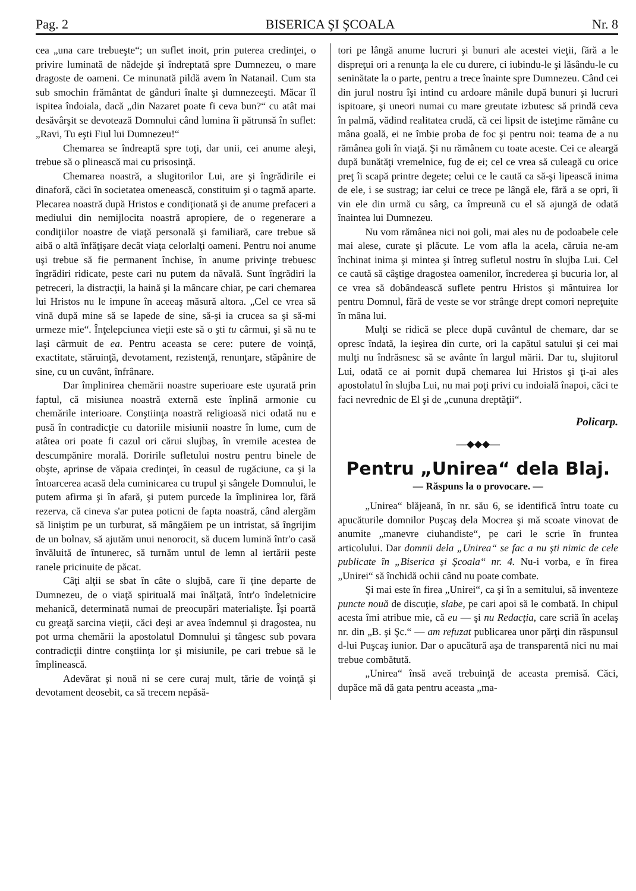Pag. 2 BISERICA ŞI ŞCOALA Nr. 8
cea „una care trebueşte“; un suflet inoit, prin puterea credinţei, o privire luminată de nădejde şi îndreptată spre Dumnezeu, o mare dragoste de oameni. Ce minunată pildă avem în Natanail. Cum sta sub smochin frământat de gânduri înalte şi dumnezeeşti. Măcar îl ispitea îndoiala, dacă „din Nazaret poate fi ceva bun?“ cu atât mai desăvârşit se devotează Domnului când lumina îi pătrunsă în suflet: „Ravi, Tu eşti Fiul lui Dumnezeu!“
Chemarea se îndreaptă spre toţi, dar unii, cei anume aleşi, trebue să o plinească mai cu prisosinţă.
Chemarea noastră, a slugitorilor Lui, are şi îngrădirile ei dinaforă, căci în societatea omenească, constituim şi o tagmă aparte. Plecarea noastră după Hristos e condiţionată şi de anume prefaceri a mediului din nemijlocita noastră apropiere, de o regenerare a condiţiilor noastre de viaţă personală şi familiară, care trebue să aibă o altă înfăţişare decât viaţa celorlalţi oameni. Pentru noi anume uşi trebue să fie permanent închise, în anume privinţe trebuesc îngrădiri ridicate, peste cari nu putem da năvală. Sunt îngrădiri la petreceri, la distracţii, la haină şi la mâncare chiar, pe cari chemarea lui Hristos nu le impune în aceeaş măsură altora. „Cel ce vrea să vină după mine să se lapede de sine, să-şi ia crucea sa şi să-mi urmeze mie“. Înţelepciunea vieţii este să o şti tu cârmui, şi să nu te laşi cârmuit de ea. Pentru aceasta se cere: putere de voinţă, exactitate, stăruinţă, devotament, rezistenţă, renunţare, stăpânire de sine, cu un cuvânt, înfrânare.
Dar împlinirea chemării noastre superioare este uşurată prin faptul, că misiunea noastră externă este înplină armonie cu chemările interioare. Conştiinţa noastră religioasă nici odată nu e pusă în contradicţie cu datoriile misiunii noastre în lume, cum de atâtea ori poate fi cazul ori cărui slujbaş, în vremile acestea de descumpănire morală. Doririle sufletului nostru pentru binele de obşte, aprinse de văpaia credinţei, în ceasul de rugăciune, ca şi la întoarcerea acasă dela cuminicarea cu trupul şi sângele Domnului, le putem afirma şi în afară, şi putem purcede la împlinirea lor, fără rezerva, că cineva s'ar putea poticni de fapta noastră, când alergăm să liniştim pe un turburat, să mângăiem pe un intristat, să îngrijim de un bolnav, să ajutăm unui nenorocit, să ducem lumină într'o casă învăluită de întunerec, să turnăm untul de lemn al iertării peste ranele pricinuite de păcat.
Câţi alţii se sbat în câte o slujbă, care îi ţine departe de Dumnezeu, de o viaţă spirituală mai înălţată, într'o îndeletnicire mehanică, determinată numai de preocupări materialişte. Îşi poartă cu greaţă sarcina vieţii, căci deşi ar avea îndemnul şi dragostea, nu pot urma chemării la apostolatul Domnului şi tângesc sub povara contradicţii dintre conştiinţa lor şi misiunile, pe cari trebue să le împlinească.
Adevărat şi nouă ni se cere curaj mult, tărie de voinţă şi devotament deosebit, ca să trecem nepăsă-
tori pe lângă anume lucruri şi bunuri ale acestei vieţii, fără a le dispreţui ori a renunţa la ele cu durere, ci iubindu-le şi lăsându-le cu seninătate la o parte, pentru a trece înainte spre Dumnezeu. Când cei din jurul nostru îşi intind cu ardoare mânile după bunuri şi lucruri ispitoare, şi uneori numai cu mare greutate izbutesc să prindă ceva în palmă, vădind realitatea crudă, că cei lipsit de isteţime rămâne cu mâna goală, ei ne îmbie proba de foc şi pentru noi: teama de a nu rămânea goli în viaţă. Şi nu rămânem cu toate aceste. Cei ce aleargă după bunătăţi vremelnice, fug de ei; cel ce vrea să culeagă cu orice preţ îi scapă printre degete; celui ce le caută ca să-şi lipească inima de ele, i se sustrag; iar celui ce trece pe lângă ele, fără a se opri, îi vin ele din urmă cu sârg, ca împreună cu el să ajungă de odată înaintea lui Dumnezeu.
Nu vom rămânea nici noi goli, mai ales nu de podoabele cele mai alese, curate şi plăcute. Le vom afla la acela, căruia ne-am închinat inima şi mintea şi întreg sufletul nostru în slujba Lui. Cel ce caută să câştige dragostea oamenilor, încrederea şi bucuria lor, al ce vrea să dobândească suflete pentru Hristos şi mântuirea lor pentru Domnul, fără de veste se vor strânge drept comori nepreţuite în mâna lui.
Mulţi se ridică se plece după cuvântul de chemare, dar se opresc îndată, la ieşirea din curte, ori la capătul satului şi cei mai mulţi nu îndrăsnesc să se avânte în largul mării. Dar tu, slujitorul Lui, odată ce ai pornit după chemarea lui Hristos şi ţi-ai ales apostolatul în slujba Lui, nu mai poţi privi cu indoială înapoi, căci te faci nevrednic de El şi de „cununa dreptăţii“.
Policarp.
—◆◆◆—
Pentru „Unirea“ dela Blaj.
— Răspuns la o provocare. —
„Unirea“ blăjeană, în nr. său 6, se identifică întru toate cu apucăturile domnilor Puşcaş dela Mocrea şi mă scoate vinovat de anumite „manevre ciuhandiste“, pe cari le scrie în fruntea articolului. Dar domnii dela „Unirea“ se fac a nu şti nimic de cele publicate în „Biserica şi Şcoala“ nr. 4. Nu-i vorba, e în firea „Unirei“ să închidă ochii când nu poate combate.
Şi mai este în firea „Unirei“, ca şi în a semitului, să inventeze puncte nouă de discuţie, slabe, pe cari apoi să le combată. In chipul acesta îmi atribue mie, că eu — şi nu Redacţia, care scriă în acelaş nr. din „B. şi Şc.“ — am refuzat publicarea unor părţi din răspunsul d-lui Puşcaş iunior. Dar o apucătură aşa de transparentă nici nu mai trebue combătută.
„Unirea“ însă aveă trebuinţă de aceasta premisă. Căci, dupăce mă dă gata pentru aceasta „ma-